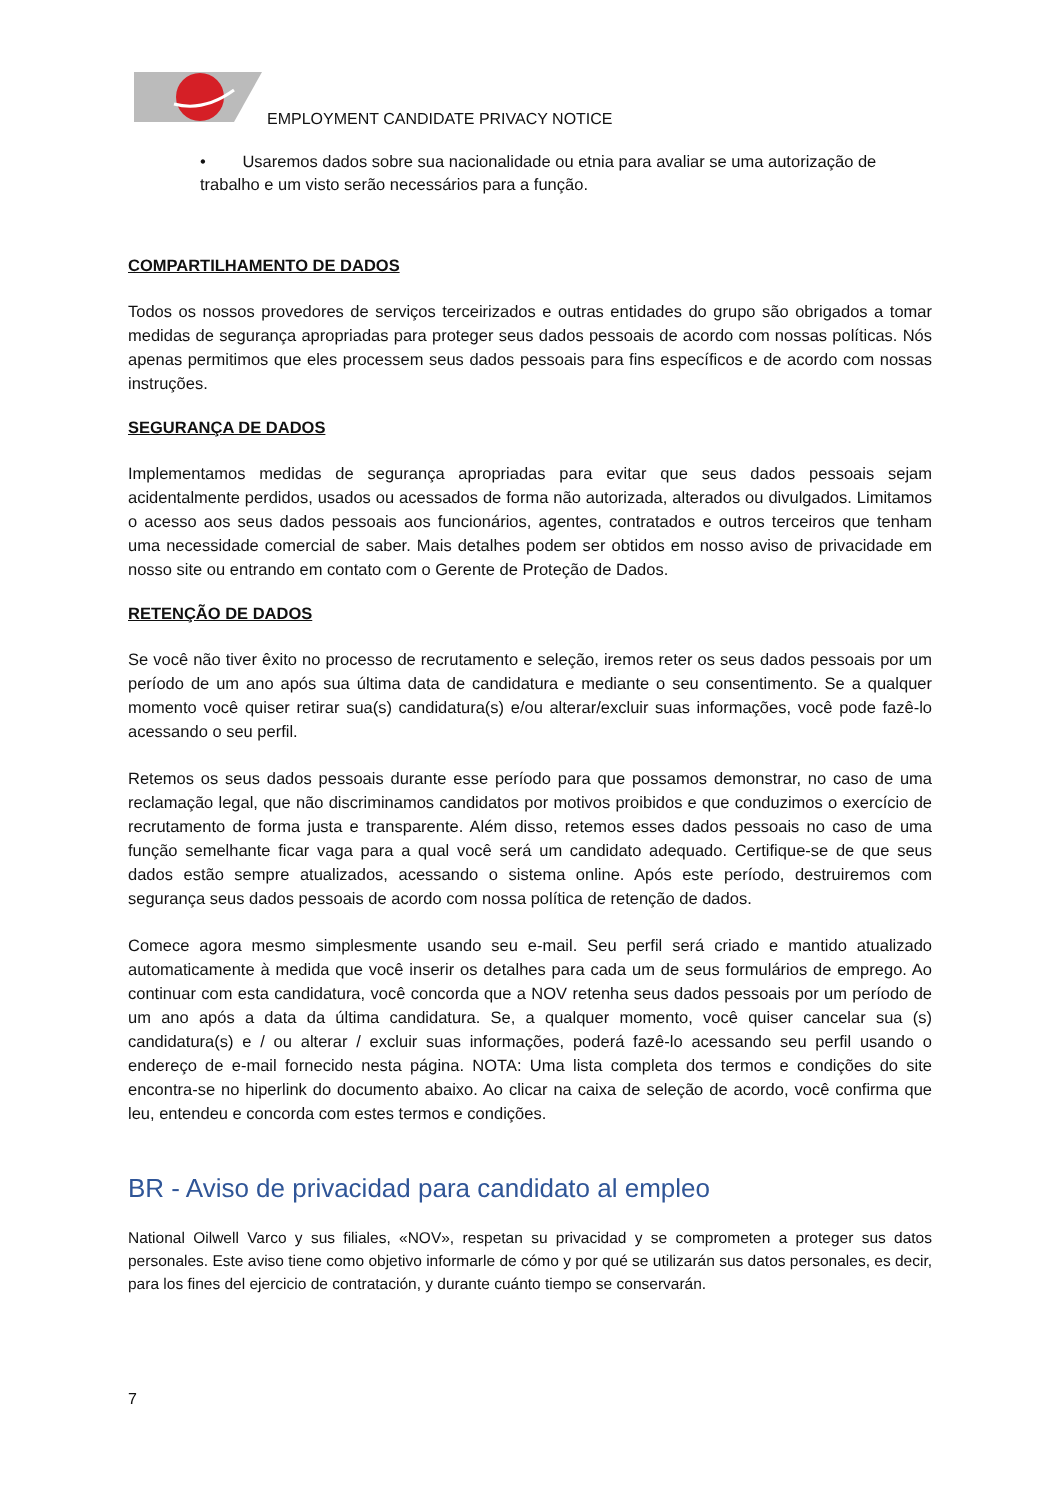EMPLOYMENT CANDIDATE PRIVACY NOTICE
• Usaremos dados sobre sua nacionalidade ou etnia para avaliar se uma autorização de trabalho e um visto serão necessários para a função.
COMPARTILHAMENTO DE DADOS
Todos os nossos provedores de serviços terceirizados e outras entidades do grupo são obrigados a tomar medidas de segurança apropriadas para proteger seus dados pessoais de acordo com nossas políticas. Nós apenas permitimos que eles processem seus dados pessoais para fins específicos e de acordo com nossas instruções.
SEGURANÇA DE DADOS
Implementamos medidas de segurança apropriadas para evitar que seus dados pessoais sejam acidentalmente perdidos, usados ou acessados de forma não autorizada, alterados ou divulgados. Limitamos o acesso aos seus dados pessoais aos funcionários, agentes, contratados e outros terceiros que tenham uma necessidade comercial de saber. Mais detalhes podem ser obtidos em nosso aviso de privacidade em nosso site ou entrando em contato com o Gerente de Proteção de Dados.
RETENÇÃO DE DADOS
Se você não tiver êxito no processo de recrutamento e seleção, iremos reter os seus dados pessoais por um período de um ano após sua última data de candidatura e mediante o seu consentimento. Se a qualquer momento você quiser retirar sua(s) candidatura(s) e/ou alterar/excluir suas informações, você pode fazê-lo acessando o seu perfil.
Retemos os seus dados pessoais durante esse período para que possamos demonstrar, no caso de uma reclamação legal, que não discriminamos candidatos por motivos proibidos e que conduzimos o exercício de recrutamento de forma justa e transparente. Além disso, retemos esses dados pessoais no caso de uma função semelhante ficar vaga para a qual você será um candidato adequado. Certifique-se de que seus dados estão sempre atualizados, acessando o sistema online. Após este período, destruiremos com segurança seus dados pessoais de acordo com nossa política de retenção de dados.
Comece agora mesmo simplesmente usando seu e-mail. Seu perfil será criado e mantido atualizado automaticamente à medida que você inserir os detalhes para cada um de seus formulários de emprego. Ao continuar com esta candidatura, você concorda que a NOV retenha seus dados pessoais por um período de um ano após a data da última candidatura. Se, a qualquer momento, você quiser cancelar sua (s) candidatura(s) e / ou alterar / excluir suas informações, poderá fazê-lo acessando seu perfil usando o endereço de e-mail fornecido nesta página. NOTA: Uma lista completa dos termos e condições do site encontra-se no hiperlink do documento abaixo. Ao clicar na caixa de seleção de acordo, você confirma que leu, entendeu e concorda com estes termos e condições.
BR - Aviso de privacidad para candidato al empleo
National Oilwell Varco y sus filiales, «NOV», respetan su privacidad y se comprometen a proteger sus datos personales. Este aviso tiene como objetivo informarle de cómo y por qué se utilizarán sus datos personales, es decir, para los fines del ejercicio de contratación, y durante cuánto tiempo se conservarán.
7